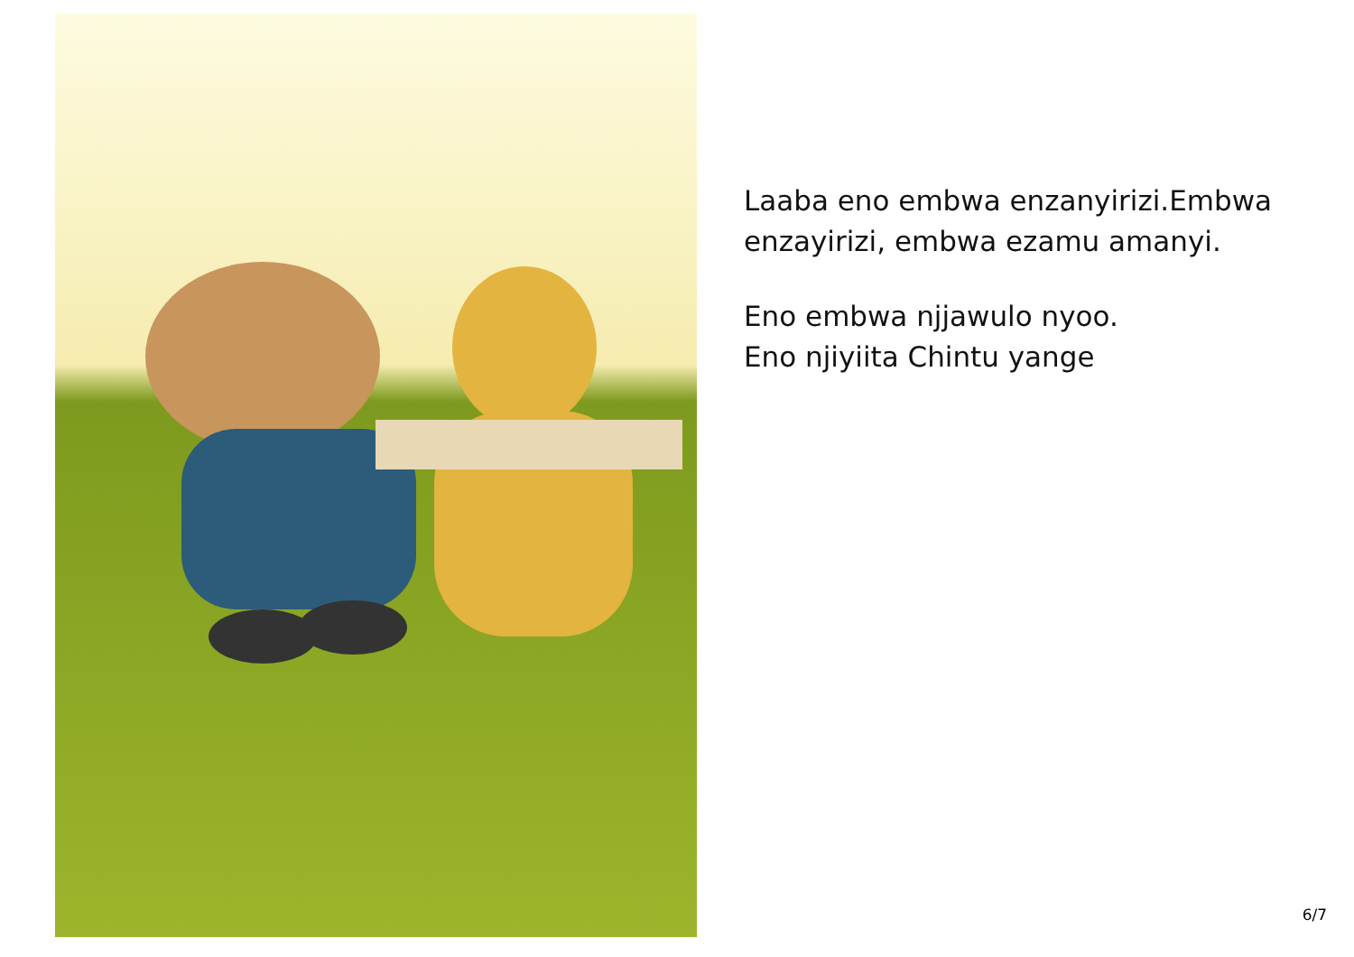Laaba eno embwa enzanyirizi.Embwa enzayirizi, embwa ezamu amanyi.
Eno embwa njjawulo nyoo.
Eno njiyiita Chintu yange
6/7